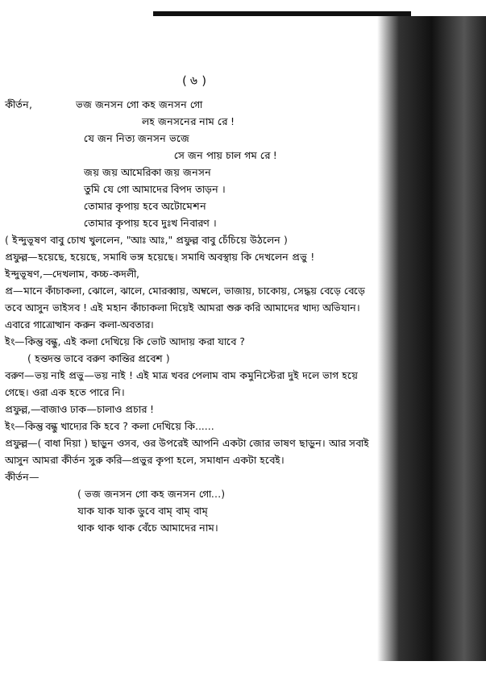( ৬ )
কীর্তন, ভজ জনসন গো কহ জনসন গো
লহ জনসনের নাম রে !
যে জন নিত্য জনসন ভজে
সে জন পায় চাল গম রে !
জয় জয় আমেরিকা জয় জনসন
তুমি যে গো আমাদের বিপদ তাড়ন ।
তোমার কৃপায় হবে অটোমেশন
তোমার কৃপায় হবে দুঃখ নিবারণ ।
( ইন্দুভূষণ বাবু চোখ খুললেন, "আঃ আঃ," প্রফুল্ল বাবু চেঁচিয়ে উঠলেন )
প্রফুল্ল—হয়েছে, হয়েছে, সমাধি ভঙ্গ হয়েছে। সমাধি অবস্থায় কি দেখলেন প্রভু !
ইন্দুভূষণ,—দেখলাম, কচ্চ-কদলী,
প্র—মানে কাঁচাকলা, ঝোলে, ঝালে, মোরব্বায়, অম্বলে, ভাজায়, চাকোয়, সেদ্ধয় বেড়ে বেড়ে তবে আসুন ভাইসব ! এই মহান কাঁচাকলা দিয়েই আমরা শুরু করি আমাদের খাদ্য অভিযান। এবারে গাত্রোত্থান করুন কলা-অবতার।
ইং—কিন্তু বন্ধু, এই কলা দেখিয়ে কি ভোট আদায় করা যাবে ?
( হন্তদন্ত ভাবে বরুণ কান্তির প্রবেশ )
বরুণ—ভয় নাই প্রভু—ভয় নাই ! এই মাত্র খবর পেলাম বাম কমুনিস্টেরা দুই দলে ভাগ হয়ে গেছে। ওরা এক হতে পারে নি।
প্রফুল্ল,—বাজাও ঢাক—চালাও প্রচার !
ইং—কিন্তু বন্ধু খাদ্যের কি হবে ? কলা দেখিয়ে কি......
প্রফুল্ল—( বাধা দিয়া ) ছাড়ুন ওসব, ওর উপরেই আপনি একটা জোর ভাষণ ছাড়ুন। আর সবাই আসুন আমরা কীর্তন সুরু করি—প্রভুর কৃপা হলে, সমাধান একটা হবেই।
কীর্তন—
( ভজ জনসন গো কহ জনসন গো…)
যাক যাক যাক ডুবে বাম্ বাম্ বাম্
থাক থাক থাক বেঁচে আমাদের নাম।